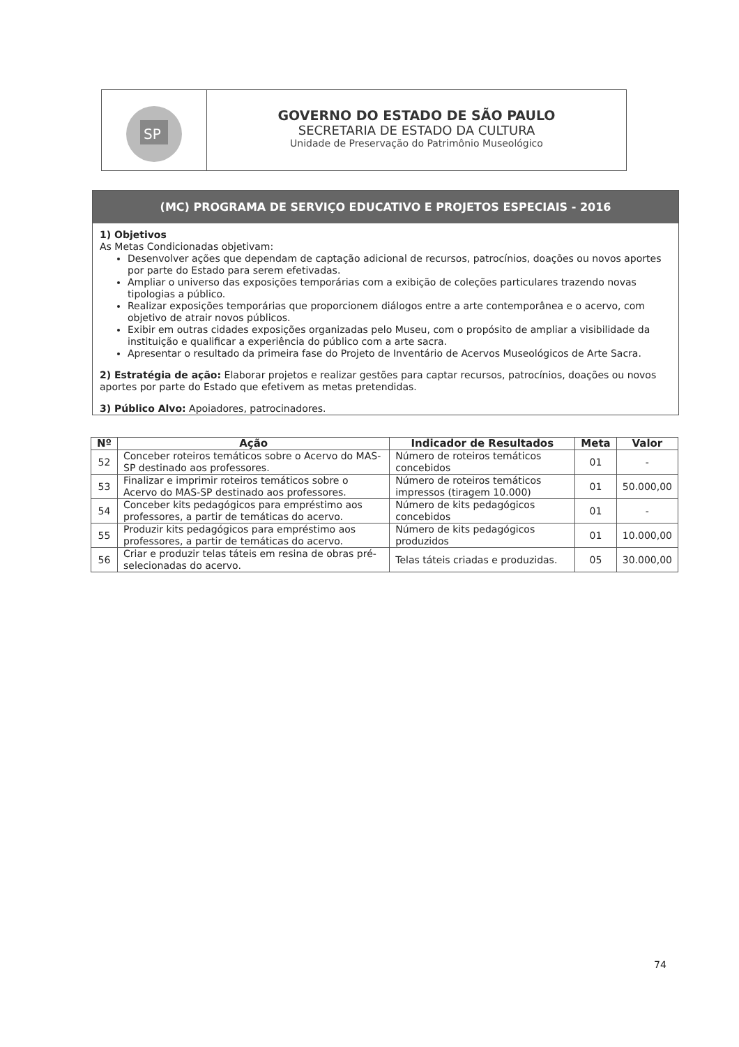SP
GOVERNO DO ESTADO DE SÃO PAULO
SECRETARIA DE ESTADO DA CULTURA
Unidade de Preservação do Patrimônio Museológico
(MC) PROGRAMA DE SERVIÇO EDUCATIVO E PROJETOS ESPECIAIS - 2016
1) Objetivos
As Metas Condicionadas objetivam:
Desenvolver ações que dependam de captação adicional de recursos, patrocínios, doações ou novos aportes por parte do Estado para serem efetivadas.
Ampliar o universo das exposições temporárias com a exibição de coleções particulares trazendo novas tipologias a público.
Realizar exposições temporárias que proporcionem diálogos entre a arte contemporânea e o acervo, com objetivo de atrair novos públicos.
Exibir em outras cidades exposições organizadas pelo Museu, com o propósito de ampliar a visibilidade da instituição e qualificar a experiência do público com a arte sacra.
Apresentar o resultado da primeira fase do Projeto de Inventário de Acervos Museológicos de Arte Sacra.
2) Estratégia de ação: Elaborar projetos e realizar gestões para captar recursos, patrocínios, doações ou novos aportes por parte do Estado que efetivem as metas pretendidas.
3) Público Alvo: Apoiadores, patrocinadores.
| Nº | Ação | Indicador de Resultados | Meta | Valor |
| --- | --- | --- | --- | --- |
| 52 | Conceber roteiros temáticos sobre o Acervo do MAS-SP destinado aos professores. | Número de roteiros temáticos concebidos | 01 | - |
| 53 | Finalizar e imprimir roteiros temáticos sobre o Acervo do MAS-SP destinado aos professores. | Número de roteiros temáticos impressos (tiragem 10.000) | 01 | 50.000,00 |
| 54 | Conceber kits pedagógicos para empréstimo aos professores, a partir de temáticas do acervo. | Número de kits pedagógicos concebidos | 01 | - |
| 55 | Produzir kits pedagógicos para empréstimo aos professores, a partir de temáticas do acervo. | Número de kits pedagógicos produzidos | 01 | 10.000,00 |
| 56 | Criar e produzir telas táteis em resina de obras pré-selecionadas do acervo. | Telas táteis criadas e produzidas. | 05 | 30.000,00 |
74